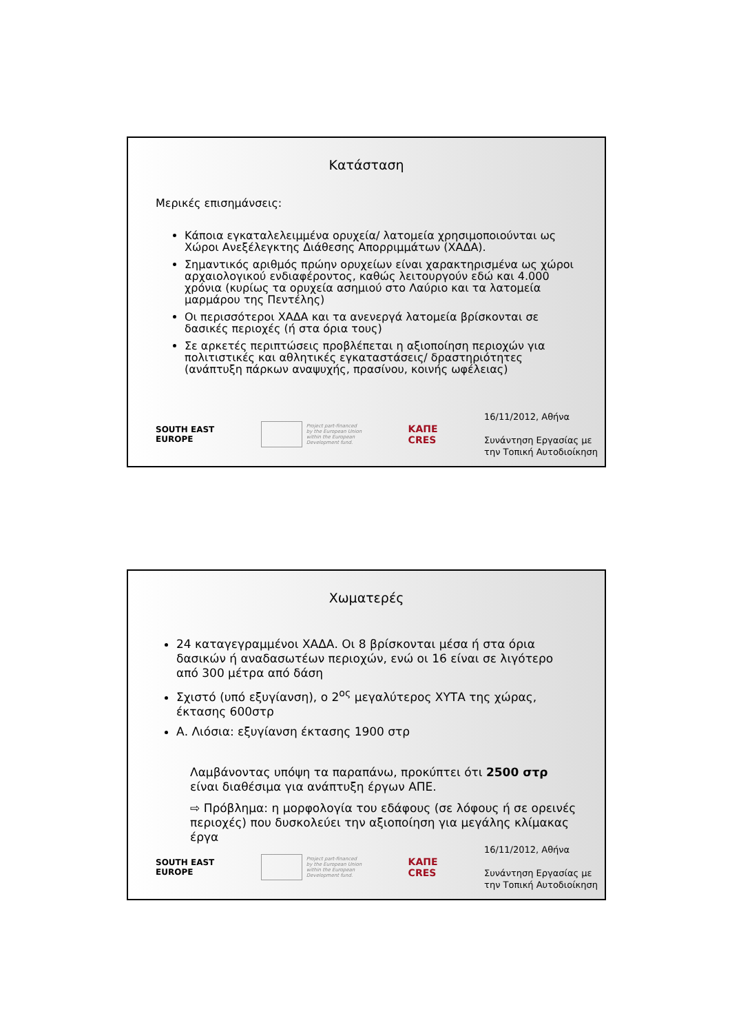Κατάσταση
Μερικές επισημάνσεις:
Κάποια εγκαταλελειμμένα ορυχεία/ λατομεία χρησιμοποιούνται ως Χώροι Ανεξέλεγκτης Διάθεσης Απορριμμάτων (ΧΑΔΑ).
Σημαντικός αριθμός πρώην ορυχείων είναι χαρακτηρισμένα ως χώροι αρχαιολογικού ενδιαφέροντος, καθώς λειτουργούν εδώ και 4.000 χρόνια (κυρίως τα ορυχεία ασημιού στο Λαύριο και τα λατομεία μαρμάρου της Πεντέλης)
Οι περισσότεροι ΧΑΔΑ και τα ανενεργά λατομεία βρίσκονται σε δασικές περιοχές (ή στα όρια τους)
Σε αρκετές περιπτώσεις προβλέπεται η αξιοποίηση περιοχών για πολιτιστικές και αθλητικές εγκαταστάσεις/ δραστηριότητες (ανάπτυξη πάρκων αναψυχής, πρασίνου, κοινής ωφέλειας)
SOUTH EAST
EUROPE
Project part-financed
by the European Union
within the European
Development fund.
ΚΑΠΕ
CRES
16/11/2012, Αθήνα
Συνάντηση Εργασίας με
την Τοπική Αυτοδιοίκηση
Χωματερές
24 καταγεγραμμένοι ΧΑΔΑ. Οι 8 βρίσκονται μέσα ή στα όρια δασικών ή αναδασωτέων περιοχών, ενώ οι 16 είναι σε λιγότερο από 300 μέτρα από δάση
Σχιστό (υπό εξυγίανση), ο 2<sup>ος</sup> μεγαλύτερος ΧΥΤΑ της χώρας, έκτασης 600στρ
Α. Λιόσια: εξυγίανση έκτασης 1900 στρ
Λαμβάνοντας υπόψη τα παραπάνω, προκύπτει ότι 2500 στρ είναι διαθέσιμα για ανάπτυξη έργων ΑΠΕ.
⇨ Πρόβλημα: η μορφολογία του εδάφους (σε λόφους ή σε ορεινές περιοχές) που δυσκολεύει την αξιοποίηση για μεγάλης κλίμακας έργα
SOUTH EAST
EUROPE
Project part-financed
by the European Union
within the European
Development fund.
ΚΑΠΕ
CRES
16/11/2012, Αθήνα
Συνάντηση Εργασίας με
την Τοπική Αυτοδιοίκηση